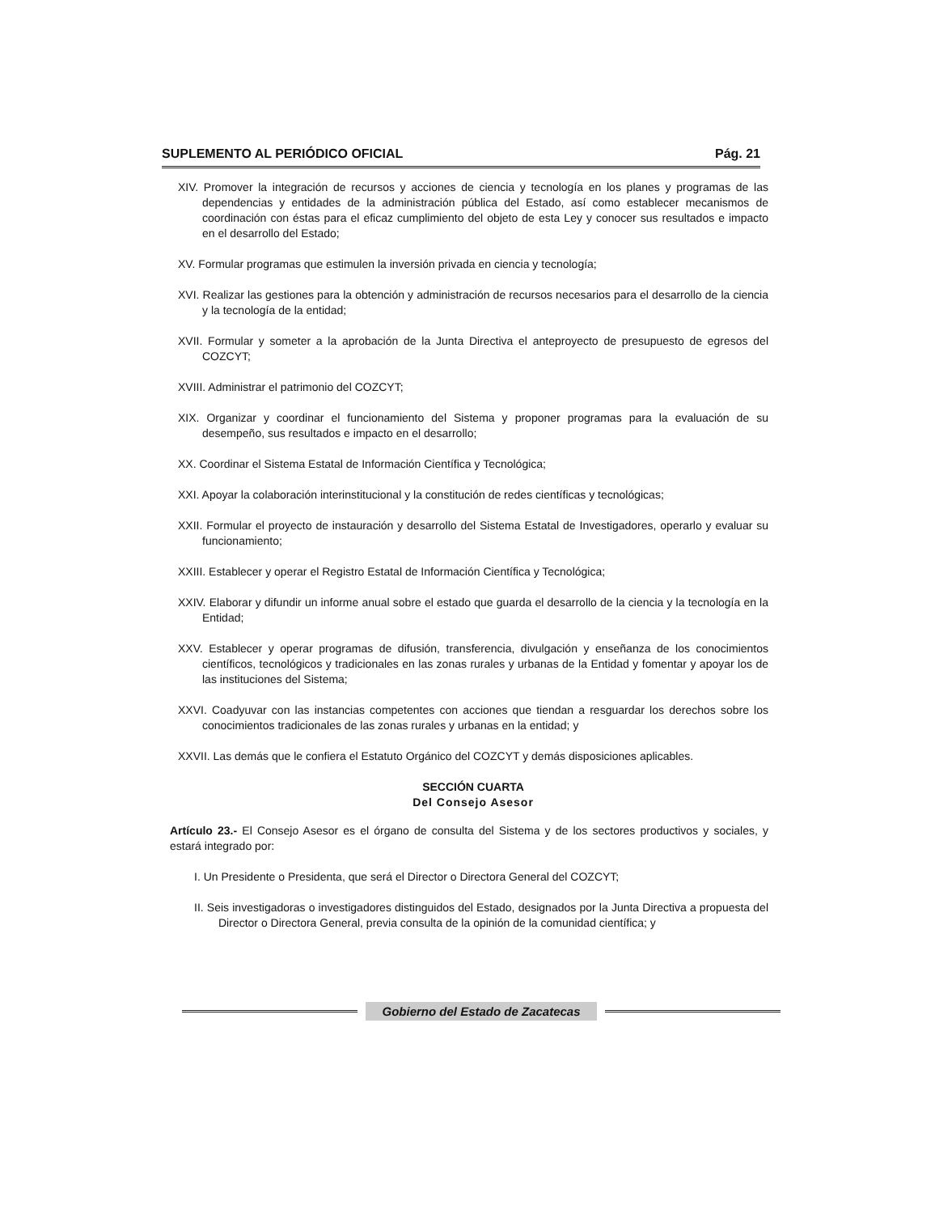SUPLEMENTO AL PERIÓDICO OFICIAL Pág. 21
XIV. Promover la integración de recursos y acciones de ciencia y tecnología en los planes y programas de las dependencias y entidades de la administración pública del Estado, así como establecer mecanismos de coordinación con éstas para el eficaz cumplimiento del objeto de esta Ley y conocer sus resultados e impacto en el desarrollo del Estado;
XV. Formular programas que estimulen la inversión privada en ciencia y tecnología;
XVI. Realizar las gestiones para la obtención y administración de recursos necesarios para el desarrollo de la ciencia y la tecnología de la entidad;
XVII. Formular y someter a la aprobación de la Junta Directiva el anteproyecto de presupuesto de egresos del COZCYT;
XVIII. Administrar el patrimonio del COZCYT;
XIX. Organizar y coordinar el funcionamiento del Sistema y proponer programas para la evaluación de su desempeño, sus resultados e impacto en el desarrollo;
XX. Coordinar el Sistema Estatal de Información Científica y Tecnológica;
XXI. Apoyar la colaboración interinstitucional y la constitución de redes científicas y tecnológicas;
XXII. Formular el proyecto de instauración y desarrollo del Sistema Estatal de Investigadores, operarlo y evaluar su funcionamiento;
XXIII. Establecer y operar el Registro Estatal de Información Científica y Tecnológica;
XXIV. Elaborar y difundir un informe anual sobre el estado que guarda el desarrollo de la ciencia y la tecnología en la Entidad;
XXV. Establecer y operar programas de difusión, transferencia, divulgación y enseñanza de los conocimientos científicos, tecnológicos y tradicionales en las zonas rurales y urbanas de la Entidad y fomentar y apoyar los de las instituciones del Sistema;
XXVI. Coadyuvar con las instancias competentes con acciones que tiendan a resguardar los derechos sobre los conocimientos tradicionales de las zonas rurales y urbanas en la entidad; y
XXVII. Las demás que le confiera el Estatuto Orgánico del COZCYT y demás disposiciones aplicables.
SECCIÓN CUARTA
Del Consejo Asesor
Artículo 23.- El Consejo Asesor es el órgano de consulta del Sistema y de los sectores productivos y sociales, y estará integrado por:
I. Un Presidente o Presidenta, que será el Director o Directora General del COZCYT;
II. Seis investigadoras o investigadores distinguidos del Estado, designados por la Junta Directiva a propuesta del Director o Directora General, previa consulta de la opinión de la comunidad científica; y
Gobierno del Estado de Zacatecas